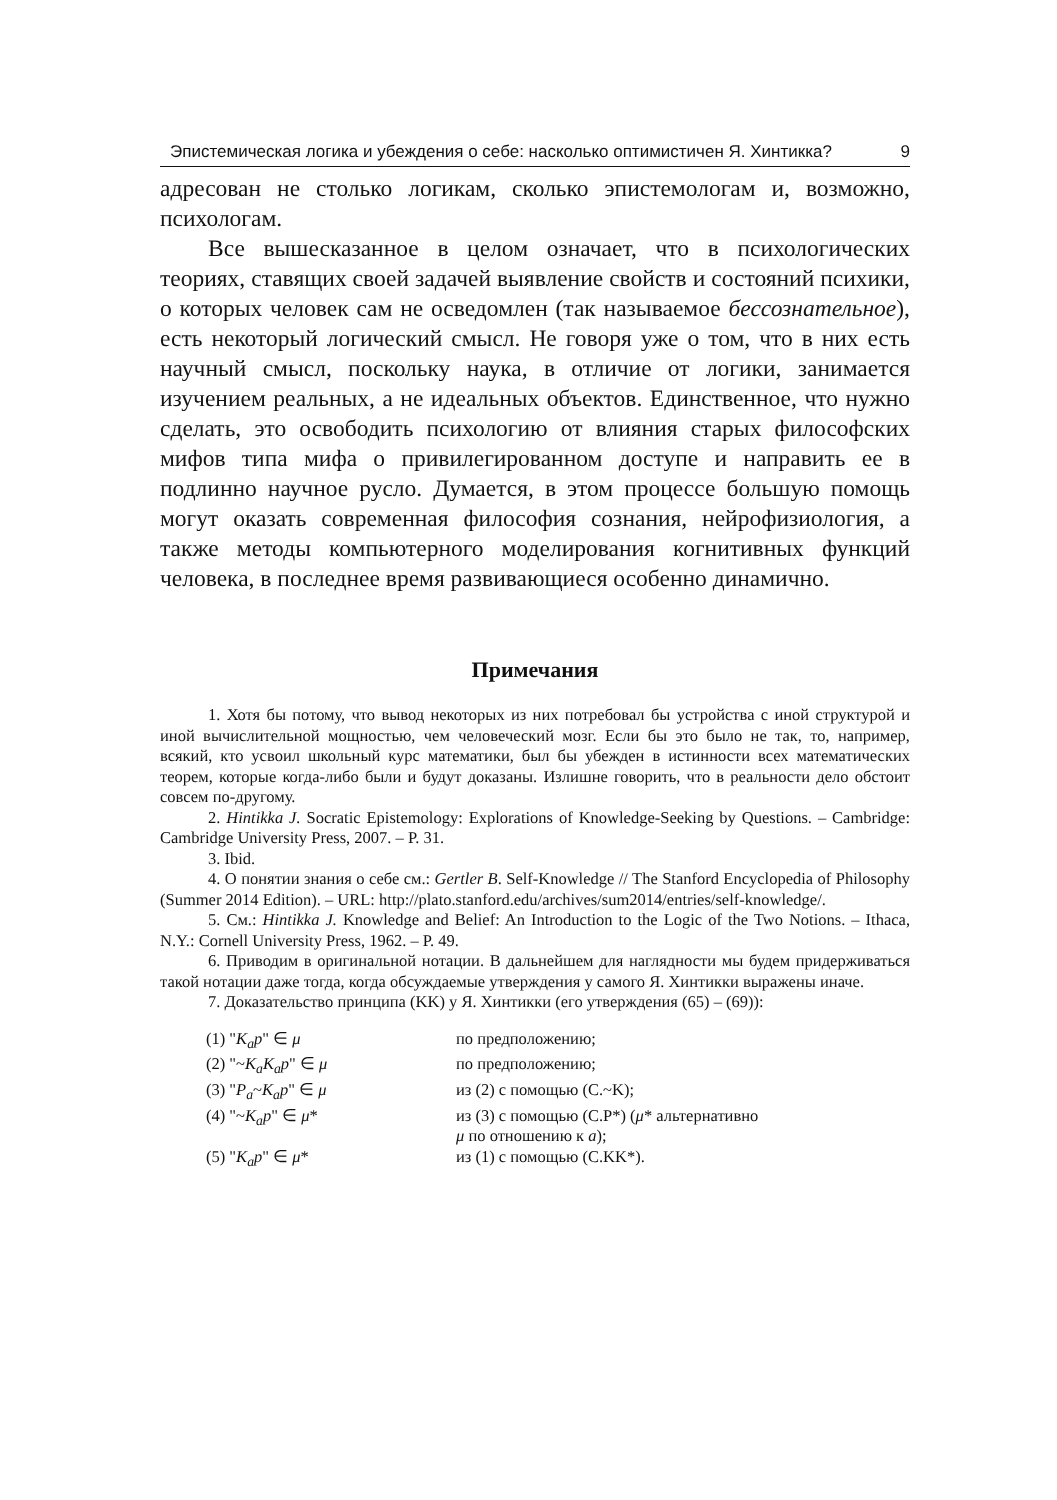Эпистемическая логика и убеждения о себе: насколько оптимистичен Я. Хинтикка? 9
адресован не столько логикам, сколько эпистемологам и, возможно, психологам.
Все вышесказанное в целом означает, что в психологических теориях, ставящих своей задачей выявление свойств и состояний психики, о которых человек сам не осведомлен (так называемое бессознательное), есть некоторый логический смысл. Не говоря уже о том, что в них есть научный смысл, поскольку наука, в отличие от логики, занимается изучением реальных, а не идеальных объектов. Единственное, что нужно сделать, это освободить психологию от влияния старых философских мифов типа мифа о привилегированном доступе и направить ее в подлинно научное русло. Думается, в этом процессе большую помощь могут оказать современная философия сознания, нейрофизиология, а также методы компьютерного моделирования когнитивных функций человека, в последнее время развивающиеся особенно динамично.
Примечания
1. Хотя бы потому, что вывод некоторых из них потребовал бы устройства с иной структурой и иной вычислительной мощностью, чем человеческий мозг. Если бы это было не так, то, например, всякий, кто усвоил школьный курс математики, был бы убежден в истинности всех математических теорем, которые когда-либо были и будут доказаны. Излишне говорить, что в реальности дело обстоит совсем по-другому.
2. Hintikka J. Socratic Epistemology: Explorations of Knowledge-Seeking by Questions. – Cambridge: Cambridge University Press, 2007. – P. 31.
3. Ibid.
4. О понятии знания о себе см.: Gertler B. Self-Knowledge // The Stanford Encyclopedia of Philosophy (Summer 2014 Edition). – URL: http://plato.stanford.edu/archives/sum2014/entries/self-knowledge/.
5. См.: Hintikka J. Knowledge and Belief: An Introduction to the Logic of the Two Notions. – Ithaca, N.Y.: Cornell University Press, 1962. – P. 49.
6. Приводим в оригинальной нотации. В дальнейшем для наглядности мы будем придерживаться такой нотации даже тогда, когда обсуждаемые утверждения у самого Я. Хинтикки выражены иначе.
7. Доказательство принципа (KK) у Я. Хинтикки (его утверждения (65) – (69)):
| (1) " K<sub>a</sub>p " ∈ μ | по предположению; |
| (2) "~ K<sub>a</sub>K<sub>a</sub>p " ∈ μ | по предположению; |
| (3) " P<sub>a</sub> ~ K<sub>a</sub>p " ∈ μ | из (2) с помощью (C.~K); |
| (4) "~ K<sub>a</sub>p " ∈ μ * | из (3) с помощью (C.P*) ( μ * альтернативно μ по отношению к a ); |
| (5) " K<sub>a</sub>p " ∈ μ * | из (1) с помощью (C.KK*). |